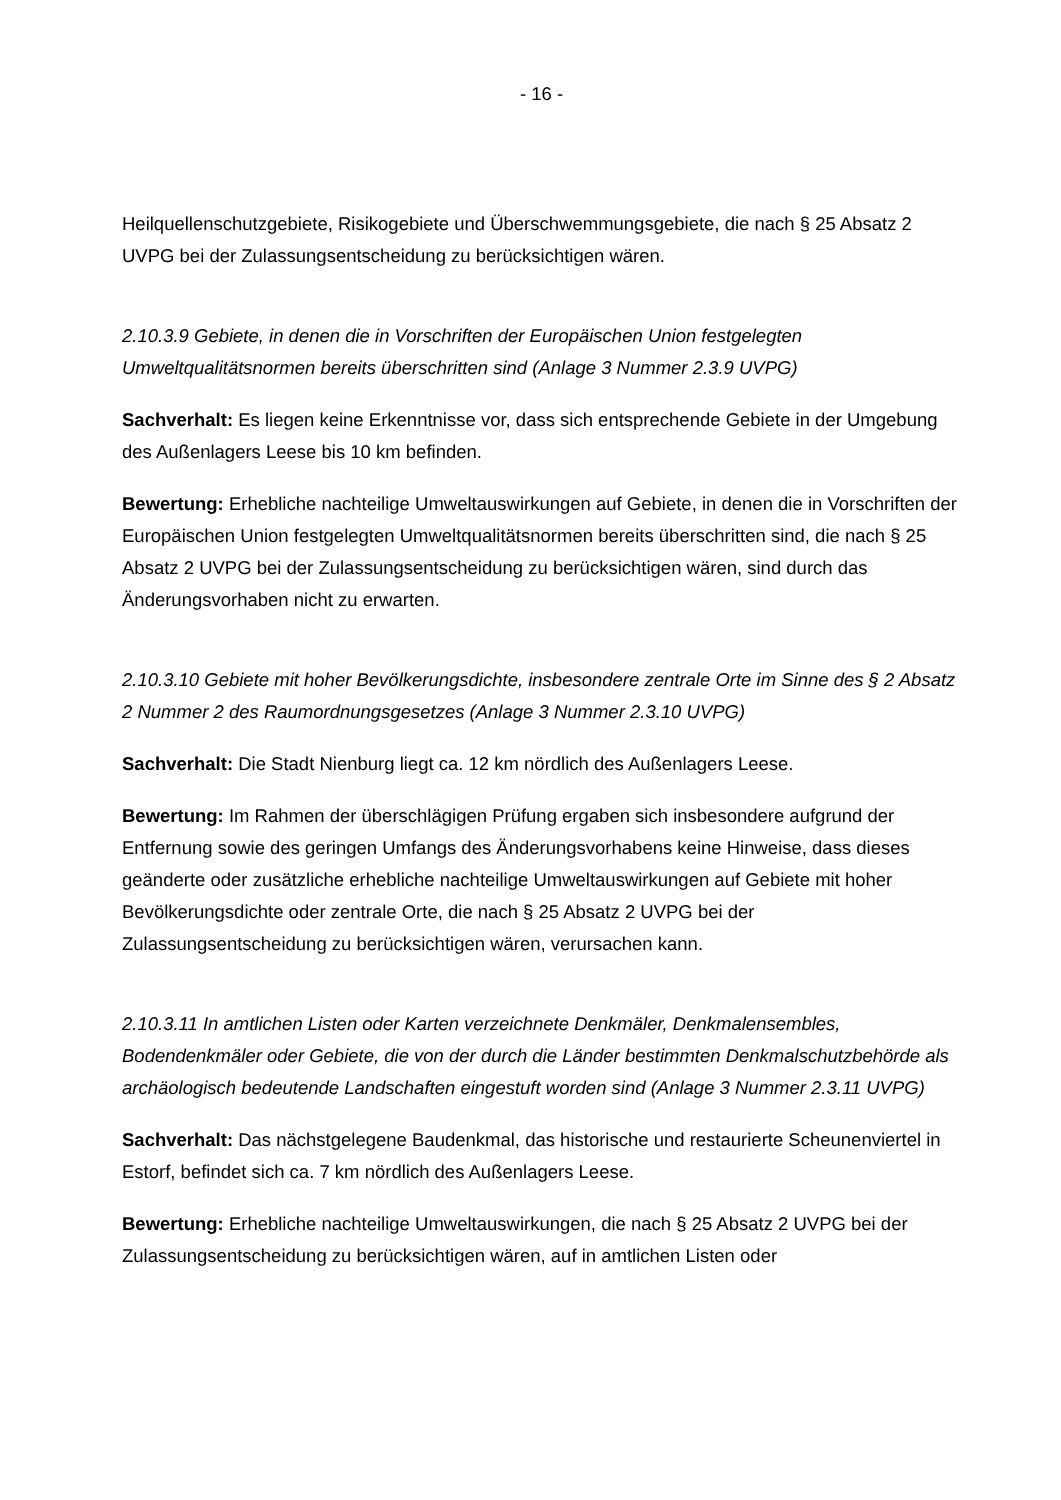- 16 -
Heilquellenschutzgebiete, Risikogebiete und Überschwemmungsgebiete, die nach § 25 Absatz 2 UVPG bei der Zulassungsentscheidung zu berücksichtigen wären.
2.10.3.9 Gebiete, in denen die in Vorschriften der Europäischen Union festgelegten Umweltqualitätsnormen bereits überschritten sind (Anlage 3 Nummer 2.3.9 UVPG)
Sachverhalt: Es liegen keine Erkenntnisse vor, dass sich entsprechende Gebiete in der Umgebung des Außenlagers Leese bis 10 km befinden.
Bewertung: Erhebliche nachteilige Umweltauswirkungen auf Gebiete, in denen die in Vorschriften der Europäischen Union festgelegten Umweltqualitätsnormen bereits überschritten sind, die nach § 25 Absatz 2 UVPG bei der Zulassungsentscheidung zu berücksichtigen wären, sind durch das Änderungsvorhaben nicht zu erwarten.
2.10.3.10 Gebiete mit hoher Bevölkerungsdichte, insbesondere zentrale Orte im Sinne des § 2 Absatz 2 Nummer 2 des Raumordnungsgesetzes (Anlage 3 Nummer 2.3.10 UVPG)
Sachverhalt: Die Stadt Nienburg liegt ca. 12 km nördlich des Außenlagers Leese.
Bewertung: Im Rahmen der überschlägigen Prüfung ergaben sich insbesondere aufgrund der Entfernung sowie des geringen Umfangs des Änderungsvorhabens keine Hinweise, dass dieses geänderte oder zusätzliche erhebliche nachteilige Umweltauswirkungen auf Gebiete mit hoher Bevölkerungsdichte oder zentrale Orte, die nach § 25 Absatz 2 UVPG bei der Zulassungsentscheidung zu berücksichtigen wären, verursachen kann.
2.10.3.11 In amtlichen Listen oder Karten verzeichnete Denkmäler, Denkmalensembles, Bodendenkmäler oder Gebiete, die von der durch die Länder bestimmten Denkmalschutzbehörde als archäologisch bedeutende Landschaften eingestuft worden sind (Anlage 3 Nummer 2.3.11 UVPG)
Sachverhalt: Das nächstgelegene Baudenkmal, das historische und restaurierte Scheunenviertel in Estorf, befindet sich ca. 7 km nördlich des Außenlagers Leese.
Bewertung: Erhebliche nachteilige Umweltauswirkungen, die nach § 25 Absatz 2 UVPG bei der Zulassungsentscheidung zu berücksichtigen wären, auf in amtlichen Listen oder